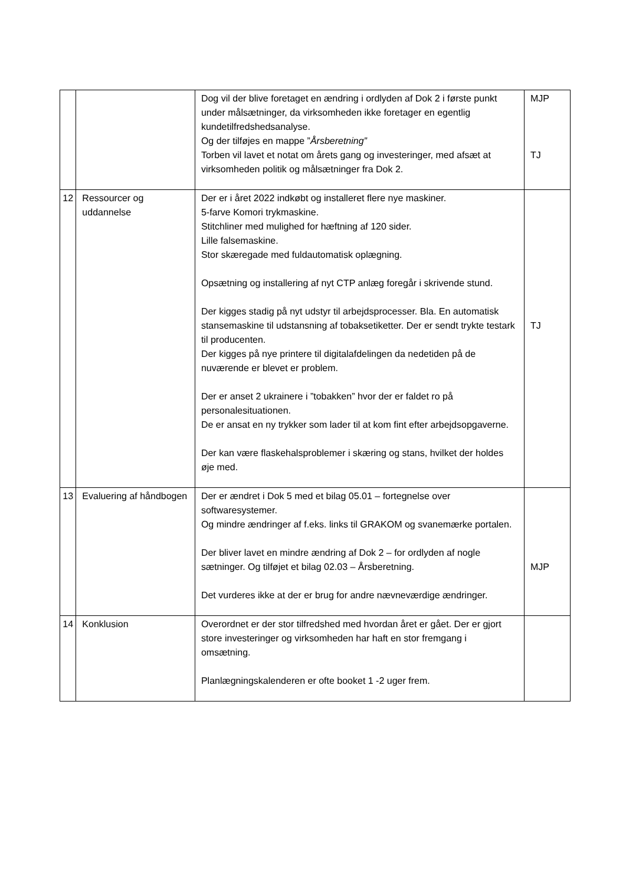| | | Dog vil der blive foretaget en ændring i ordlyden af Dok 2 i første punkt under målsætninger, da virksomheden ikke foretager en egentlig kundetilfredshedsanalyse. Og der tilføjes en mappe ” Årsberetning” Torben vil lavet et notat om årets gang og investeringer, med afsæt at virksomheden politik og målsætninger fra Dok 2. | MJP TJ |
| 12 | Ressourcer og uddannelse | Der er i året 2022 indkøbt og installeret flere nye maskiner. 5-farve Komori trykmaskine. Stitchliner med mulighed for hæftning af 120 sider. Lille falsemaskine. Stor skæregade med fuldautomatisk oplægning. Opsætning og installering af nyt CTP anlæg foregår i skrivende stund. Der kigges stadig på nyt udstyr til arbejdsprocesser. Bla. En automatisk stansemaskine til udstansning af tobaksetiketter. Der er sendt trykte testark til producenten. Der kigges på nye printere til digitalafdelingen da nedetiden på de nuværende er blevet er problem. Der er anset 2 ukrainere i ”tobakken” hvor der er faldet ro på personalesituationen. De er ansat en ny trykker som lader til at kom fint efter arbejdsopgaverne. Der kan være flaskehalsproblemer i skæring og stans, hvilket der holdes øje med. | TJ |
| 13 | Evaluering af håndbogen | Der er ændret i Dok 5 med et bilag 05.01 – fortegnelse over softwaresystemer. Og mindre ændringer af f.eks. links til GRAKOM og svanemærke portalen. Der bliver lavet en mindre ændring af Dok 2 – for ordlyden af nogle sætninger. Og tilføjet et bilag 02.03 – Årsberetning. Det vurderes ikke at der er brug for andre nævneværdige ændringer. | MJP |
| 14 | Konklusion | Overordnet er der stor tilfredshed med hvordan året er gået. Der er gjort store investeringer og virksomheden har haft en stor fremgang i omsætning. Planlægningskalenderen er ofte booket 1 -2 uger frem. | |